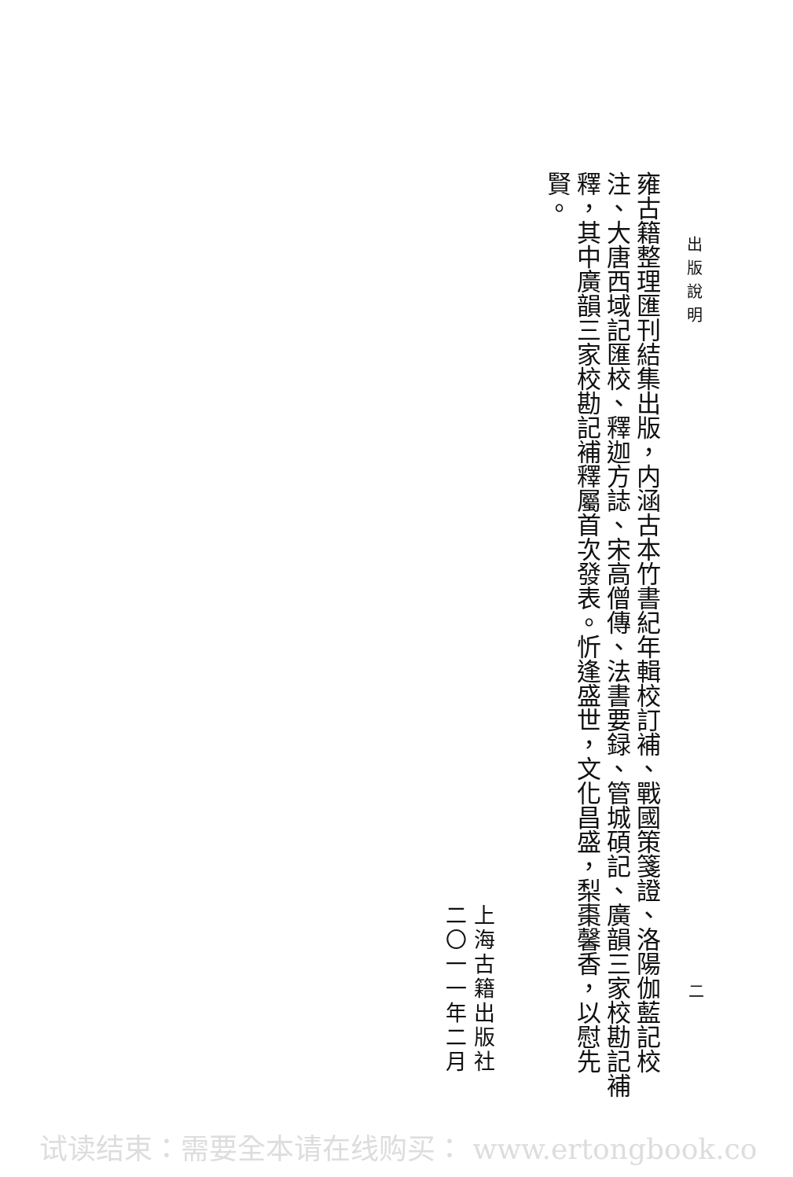出版說明
雍古籍整理匯刊結集出版，内涵古本竹書紀年輯校訂補、戰國策箋證、洛陽伽藍記校注、大唐西域記匯校、釋迦方誌、宋高僧傳、法書要録、管城碩記、廣韻三家校勘記補釋，其中廣韻三家校勘記補釋屬首次發表。忻逢盛世，文化昌盛，梨棗馨香，以慰先賢。
二
上海古籍出版社
二〇一一年二月
试读结束：需要全本请在线购买： www.ertongbook.co